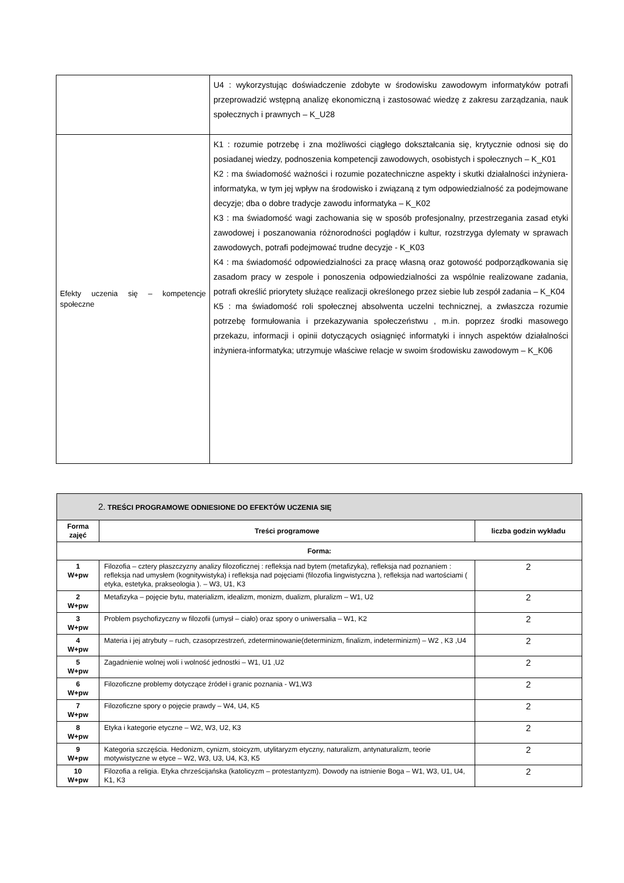| | U4 : wykorzystując doświadczenie zdobyte w środowisku zawodowym informatyków potrafi przeprowadzić wstępną analizę ekonomiczną i zastosować wiedzę z zakresu zarządzania, nauk społecznych i prawnych – K_U28 |
| Efekty uczenia się – kompetencje społeczne | K1 : rozumie potrzebę i zna możliwości ciągłego dokształcania się, krytycznie odnosi się do posiadanej wiedzy, podnoszenia kompetencji zawodowych, osobistych i społecznych – K_K01 K2 : ma świadomość ważności i rozumie pozatechniczne aspekty i skutki działalności inżyniera-informatyka, w tym jej wpływ na środowisko i związaną z tym odpowiedzialność za podejmowane decyzje; dba o dobre tradycje zawodu informatyka – K_K02 K3 : ma świadomość wagi zachowania się w sposób profesjonalny, przestrzegania zasad etyki zawodowej i poszanowania różnorodności poglądów i kultur, rozstrzyga dylematy w sprawach zawodowych, potrafi podejmować trudne decyzje - K_K03 K4 : ma świadomość odpowiedzialności za pracę własną oraz gotowość podporządkowania się zasadom pracy w zespole i ponoszenia odpowiedzialności za wspólnie realizowane zadania, potrafi określić priorytety służące realizacji określonego przez siebie lub zespół zadania – K_K04 K5 : ma świadomość roli społecznej absolwenta uczelni technicznej, a zwłaszcza rozumie potrzebę formułowania i przekazywania społeczeństwu , m.in. poprzez środki masowego przekazu, informacji i opinii dotyczących osiągnięć informatyki i innych aspektów działalności inżyniera-informatyka; utrzymuje właściwe relacje w swoim środowisku zawodowym – K_K06 |
| 2. TREŚCI PROGRAMOWE ODNIESIONE DO EFEKTÓW UCZENIA SIĘ | | |
| Forma zajęć | Treści programowe | liczba godzin wykładu |
| Forma: | | |
| 1 W+pw | Filozofia – cztery płaszczyzny analizy filozoficznej : refleksja nad bytem (metafizyka), refleksja nad poznaniem : refleksja nad umysłem (kognitywistyka) i refleksja nad pojęciami (filozofia lingwistyczna ), refleksja nad wartościami ( etyka, estetyka, prakseologia ). – W3, U1, K3 | 2 |
| 2 W+pw | Metafizyka – pojęcie bytu, materializm, idealizm, monizm, dualizm, pluralizm – W1, U2 | 2 |
| 3 W+pw | Problem psychofizyczny w filozofii (umysł – ciało) oraz spory o uniwersalia – W1, K2 | 2 |
| 4 W+pw | Materia i jej atrybuty – ruch, czasoprzestrzeń, zdeterminowanie(determinizm, finalizm, indeterminizm) – W2 , K3 ,U4 | 2 |
| 5 W+pw | Zagadnienie wolnej woli i wolność jednostki – W1, U1 ,U2 | 2 |
| 6 W+pw | Filozoficzne problemy dotyczące źródeł i granic poznania - W1,W3 | 2 |
| 7 W+pw | Filozoficzne spory o pojęcie prawdy – W4, U4, K5 | 2 |
| 8 W+pw | Etyka i kategorie etyczne – W2, W3, U2, K3 | 2 |
| 9 W+pw | Kategoria szczęścia. Hedonizm, cynizm, stoicyzm, utylitaryzm etyczny, naturalizm, antynaturalizm, teorie motywistyczne w etyce – W2, W3, U3, U4, K3, K5 | 2 |
| 10 W+pw | Filozofia a religia. Etyka chrześcijańska (katolicyzm – protestantyzm). Dowody na istnienie Boga – W1, W3, U1, U4, K1, K3 | 2 |